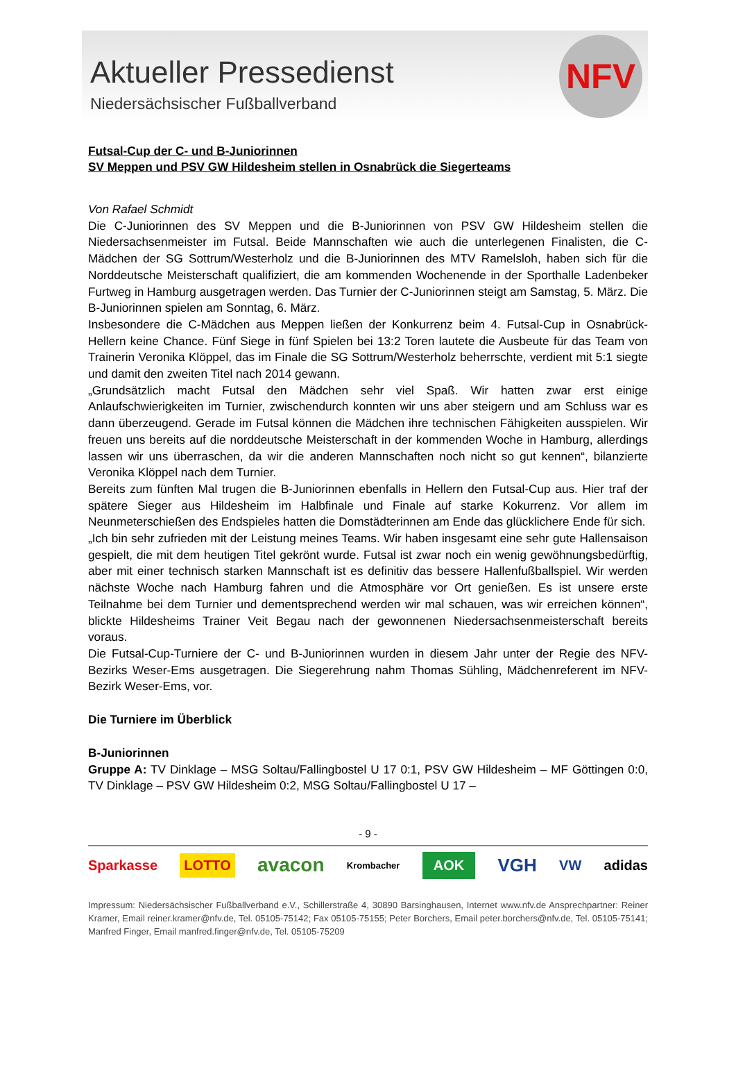Aktueller Pressedienst
Niedersächsischer Fußballverband
NFV
Futsal-Cup der C- und B-Juniorinnen
SV Meppen und PSV GW Hildesheim stellen in Osnabrück die Siegerteams
Von Rafael Schmidt
Die C-Juniorinnen des SV Meppen und die B-Juniorinnen von PSV GW Hildesheim stellen die Niedersachsenmeister im Futsal. Beide Mannschaften wie auch die unterlegenen Finalisten, die C-Mädchen der SG Sottrum/Westerholz und die B-Juniorinnen des MTV Ramelsloh, haben sich für die Norddeutsche Meisterschaft qualifiziert, die am kommenden Wochenende in der Sporthalle Ladenbeker Furtweg in Hamburg ausgetragen werden. Das Turnier der C-Juniorinnen steigt am Samstag, 5. März. Die B-Juniorinnen spielen am Sonntag, 6. März.
Insbesondere die C-Mädchen aus Meppen ließen der Konkurrenz beim 4. Futsal-Cup in Osnabrück-Hellern keine Chance. Fünf Siege in fünf Spielen bei 13:2 Toren lautete die Ausbeute für das Team von Trainerin Veronika Klöppel, das im Finale die SG Sottrum/Westerholz beherrschte, verdient mit 5:1 siegte und damit den zweiten Titel nach 2014 gewann.
„Grundsätzlich macht Futsal den Mädchen sehr viel Spaß. Wir hatten zwar erst einige Anlaufschwierigkeiten im Turnier, zwischendurch konnten wir uns aber steigern und am Schluss war es dann überzeugend. Gerade im Futsal können die Mädchen ihre technischen Fähigkeiten ausspielen. Wir freuen uns bereits auf die norddeutsche Meisterschaft in der kommenden Woche in Hamburg, allerdings lassen wir uns überraschen, da wir die anderen Mannschaften noch nicht so gut kennen“, bilanzierte Veronika Klöppel nach dem Turnier.
Bereits zum fünften Mal trugen die B-Juniorinnen ebenfalls in Hellern den Futsal-Cup aus. Hier traf der spätere Sieger aus Hildesheim im Halbfinale und Finale auf starke Kokurrenz. Vor allem im Neunmeterschießen des Endspieles hatten die Domstädterinnen am Ende das glücklichere Ende für sich.
„Ich bin sehr zufrieden mit der Leistung meines Teams. Wir haben insgesamt eine sehr gute Hallensaison gespielt, die mit dem heutigen Titel gekrönt wurde. Futsal ist zwar noch ein wenig gewöhnungsbedürftig, aber mit einer technisch starken Mannschaft ist es definitiv das bessere Hallenfußballspiel. Wir werden nächste Woche nach Hamburg fahren und die Atmosphäre vor Ort genießen. Es ist unsere erste Teilnahme bei dem Turnier und dementsprechend werden wir mal schauen, was wir erreichen können“, blickte Hildesheims Trainer Veit Begau nach der gewonnenen Niedersachsenmeisterschaft bereits voraus.
Die Futsal-Cup-Turniere der C- und B-Juniorinnen wurden in diesem Jahr unter der Regie des NFV-Bezirks Weser-Ems ausgetragen. Die Siegerehrung nahm Thomas Sühling, Mädchenreferent im NFV-Bezirk Weser-Ems, vor.
Die Turniere im Überblick
B-Juniorinnen
Gruppe A: TV Dinklage – MSG Soltau/Fallingbostel U 17 0:1, PSV GW Hildesheim – MF Göttingen 0:0, TV Dinklage – PSV GW Hildesheim 0:2, MSG Soltau/Fallingbostel U 17 –
- 9 -
Sparkasse LOTTO avacon Krombacher AOK VGH VW adidas
Impressum: Niedersächsischer Fußballverband e.V., Schillerstraße 4, 30890 Barsinghausen, Internet www.nfv.de Ansprechpartner: Reiner Kramer, Email reiner.kramer@nfv.de, Tel. 05105-75142; Fax 05105-75155; Peter Borchers, Email peter.borchers@nfv.de, Tel. 05105-75141; Manfred Finger, Email manfred.finger@nfv.de, Tel. 05105-75209